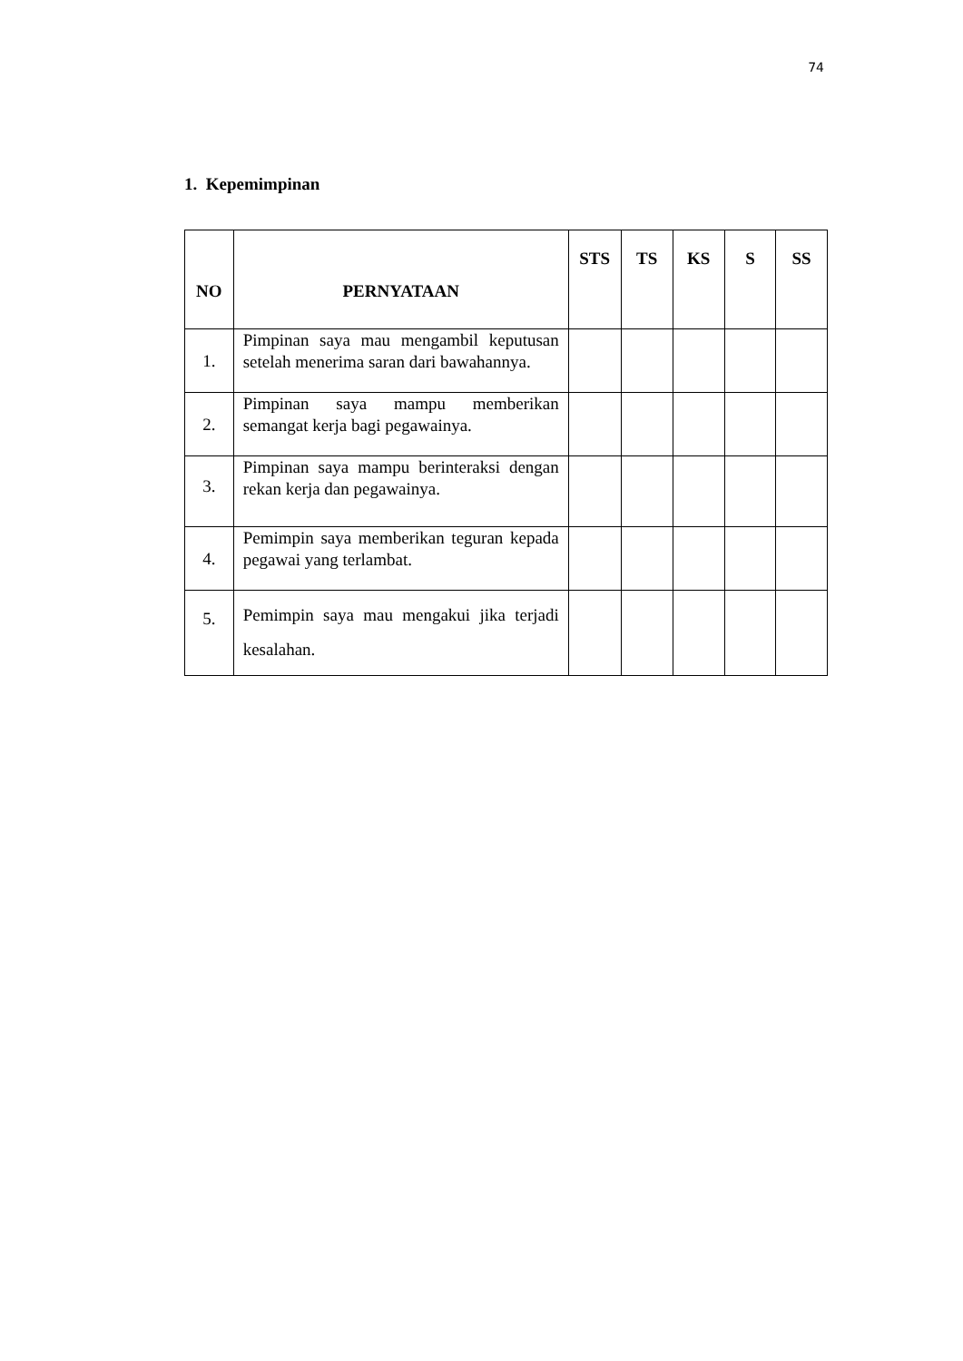74
1. Kepemimpinan
| NO | PERNYATAAN | STS | TS | KS | S | SS |
| --- | --- | --- | --- | --- | --- | --- |
| 1. | Pimpinan saya mau mengambil keputusan setelah menerima saran dari bawahannya. | | | | | |
| 2. | Pimpinan saya mampu memberikan semangat kerja bagi pegawainya. | | | | | |
| 3. | Pimpinan saya mampu berinteraksi dengan rekan kerja dan pegawainya. | | | | | |
| 4. | Pemimpin saya memberikan teguran kepada pegawai yang terlambat. | | | | | |
| 5. | Pemimpin saya mau mengakui jika terjadi kesalahan. | | | | | |